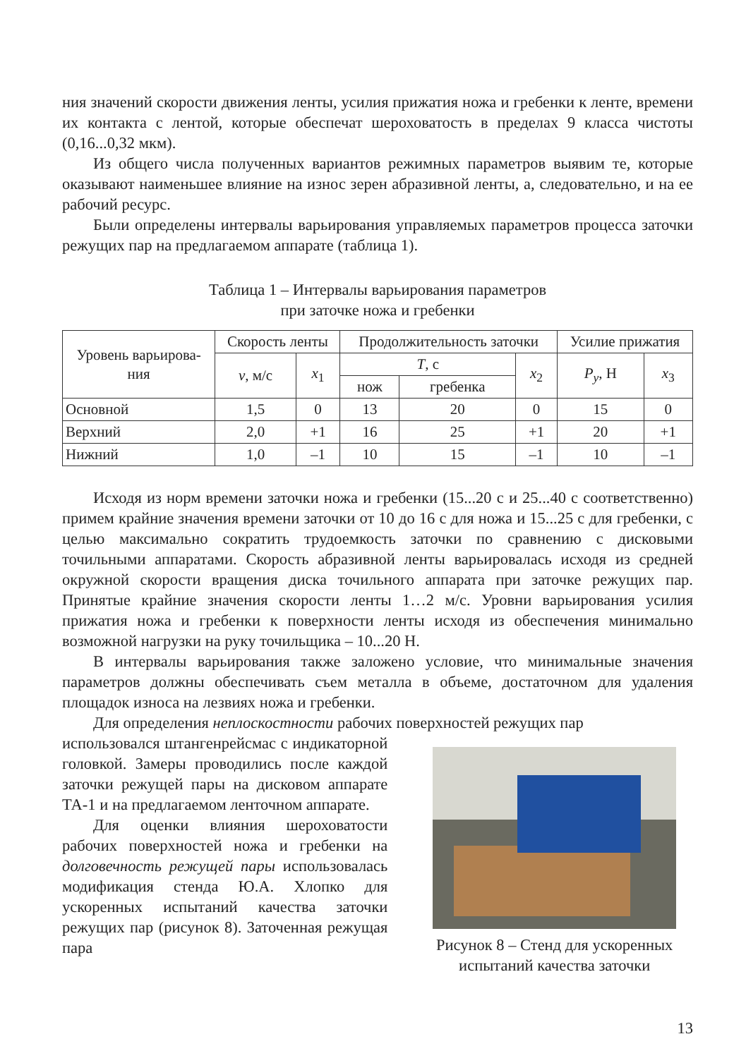ния значений скорости движения ленты, усилия прижатия ножа и гребенки к ленте, времени их контакта с лентой, которые обеспечат шероховатость в пределах 9 класса чистоты (0,16...0,32 мкм).
Из общего числа полученных вариантов режимных параметров выявим те, которые оказывают наименьшее влияние на износ зерен абразивной ленты, а, следовательно, и на ее рабочий ресурс.
Были определены интервалы варьирования управляемых параметров процесса заточки режущих пар на предлагаемом аппарате (таблица 1).
Таблица 1 – Интервалы варьирования параметров
при заточке ножа и гребенки
| Уровень варьирова- ния | Скорость ленты | | Продолжительность заточки | | | Усилие прижатия | |
| --- | --- | --- | --- | --- | --- | --- | --- |
| | v , м/с | x<sub>1</sub> | T , с | | x<sub>2</sub> | P<sub>y</sub> , Н | x<sub>3</sub> |
| | | | нож | гребенка | | | |
| Основной | 1,5 | 0 | 13 | 20 | 0 | 15 | 0 |
| Верхний | 2,0 | +1 | 16 | 25 | +1 | 20 | +1 |
| Нижний | 1,0 | –1 | 10 | 15 | –1 | 10 | –1 |
Исходя из норм времени заточки ножа и гребенки (15...20 с и 25...40 с соответственно) примем крайние значения времени заточки от 10 до 16 с для ножа и 15...25 с для гребенки, с целью максимально сократить трудоемкость заточки по сравнению с дисковыми точильными аппаратами. Скорость абразивной ленты варьировалась исходя из средней окружной скорости вращения диска точильного аппарата при заточке режущих пар. Принятые крайние значения скорости ленты 1…2 м/с. Уровни варьирования усилия прижатия ножа и гребенки к поверхности ленты исходя из обеспечения минимально возможной нагрузки на руку точильщика – 10...20 Н.
В интервалы варьирования также заложено условие, что минимальные значения параметров должны обеспечивать съем металла в объеме, достаточном для удаления площадок износа на лезвиях ножа и гребенки.
Для определения неплоскостности рабочих поверхностей режущих пар
использовался штангенрейсмас с индикаторной головкой. Замеры проводились после каждой заточки режущей пары на дисковом аппарате ТА-1 и на предлагаемом ленточном аппарате.
Для оценки влияния шероховатости рабочих поверхностей ножа и гребенки на долговечность режущей пары использовалась модификация стенда Ю.А. Хлопко для ускоренных испытаний качества заточки режущих пар (рисунок 8). Заточенная режущая пара
Рисунок 8 – Стенд для ускоренных испытаний качества заточки
13